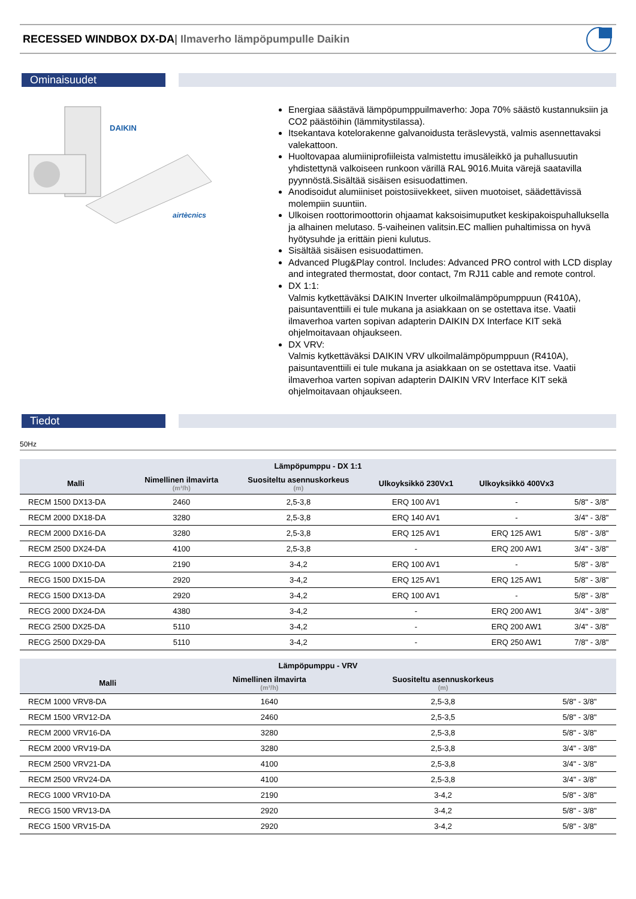RECESSED WINDBOX DX-DA| Ilmaverho lämpöpumpulle Daikin
Ominaisuudet
DAIKIN
airtècnics
Energiaa säästävä lämpöpumppuilmaverho: Jopa 70% säästö kustannuksiin ja CO2 päästöihin (lämmitystilassa).
Itsekantava kotelorakenne galvanoidusta teräslevystä, valmis asennettavaksi valekattoon.
Huoltovapaa alumiiniprofiileista valmistettu imusäleikkö ja puhallusuutin yhdistettynä valkoiseen runkoon värillä RAL 9016.Muita värejä saatavilla pyynnöstä.Sisältää sisäisen esisuodattimen.
Anodisoidut alumiiniset poistosiivekkeet, siiven muotoiset, säädettävissä molempiin suuntiin.
Ulkoisen roottorimoottorin ohjaamat kaksoisimuputket keskipakoispuhalluksella ja alhainen melutaso. 5-vaiheinen valitsin.EC mallien puhaltimissa on hyvä hyötysuhde ja erittäin pieni kulutus.
Sisältää sisäisen esisuodattimen.
Advanced Plug&Play control. Includes: Advanced PRO control with LCD display and integrated thermostat, door contact, 7m RJ11 cable and remote control.
DX 1:1:
Valmis kytkettäväksi DAIKIN Inverter ulkoilmalämpöpumppuun (R410A), paisuntaventtiili ei tule mukana ja asiakkaan on se ostettava itse. Vaatii ilmaverhoa varten sopivan adapterin DAIKIN DX Interface KIT sekä ohjelmoitavaan ohjaukseen.
DX VRV:
Valmis kytkettäväksi DAIKIN VRV ulkoilmalämpöpumppuun (R410A), paisuntaventtiili ei tule mukana ja asiakkaan on se ostettava itse. Vaatii ilmaverhoa varten sopivan adapterin DAIKIN VRV Interface KIT sekä ohjelmoitavaan ohjaukseen.
Tiedot
50Hz
| Lämpöpumppu - DX 1:1 | | | | | |
| --- | --- | --- | --- | --- | --- |
| Malli | Nimellinen ilmavirta (m³/h) | Suositeltu asennuskorkeus (m) | Ulkoyksikkö 230Vx1 | Ulkoyksikkö 400Vx3 | |
| RECM 1500 DX13-DA | 2460 | 2,5-3,8 | ERQ 100 AV1 | - | 5/8" - 3/8" |
| RECM 2000 DX18-DA | 3280 | 2,5-3,8 | ERQ 140 AV1 | - | 3/4" - 3/8" |
| RECM 2000 DX16-DA | 3280 | 2,5-3,8 | ERQ 125 AV1 | ERQ 125 AW1 | 5/8" - 3/8" |
| RECM 2500 DX24-DA | 4100 | 2,5-3,8 | - | ERQ 200 AW1 | 3/4" - 3/8" |
| RECG 1000 DX10-DA | 2190 | 3-4,2 | ERQ 100 AV1 | - | 5/8" - 3/8" |
| RECG 1500 DX15-DA | 2920 | 3-4,2 | ERQ 125 AV1 | ERQ 125 AW1 | 5/8" - 3/8" |
| RECG 1500 DX13-DA | 2920 | 3-4,2 | ERQ 100 AV1 | - | 5/8" - 3/8" |
| RECG 2000 DX24-DA | 4380 | 3-4,2 | - | ERQ 200 AW1 | 3/4" - 3/8" |
| RECG 2500 DX25-DA | 5110 | 3-4,2 | - | ERQ 200 AW1 | 3/4" - 3/8" |
| RECG 2500 DX29-DA | 5110 | 3-4,2 | - | ERQ 250 AW1 | 7/8" - 3/8" |
| Lämpöpumppu - VRV | | | |
| --- | --- | --- | --- |
| Malli | Nimellinen ilmavirta (m³/h) | Suositeltu asennuskorkeus (m) | |
| RECM 1000 VRV8-DA | 1640 | 2,5-3,8 | 5/8" - 3/8" |
| RECM 1500 VRV12-DA | 2460 | 2,5-3,5 | 5/8" - 3/8" |
| RECM 2000 VRV16-DA | 3280 | 2,5-3,8 | 5/8" - 3/8" |
| RECM 2000 VRV19-DA | 3280 | 2,5-3,8 | 3/4" - 3/8" |
| RECM 2500 VRV21-DA | 4100 | 2,5-3,8 | 3/4" - 3/8" |
| RECM 2500 VRV24-DA | 4100 | 2,5-3,8 | 3/4" - 3/8" |
| RECG 1000 VRV10-DA | 2190 | 3-4,2 | 5/8" - 3/8" |
| RECG 1500 VRV13-DA | 2920 | 3-4,2 | 5/8" - 3/8" |
| RECG 1500 VRV15-DA | 2920 | 3-4,2 | 5/8" - 3/8" |